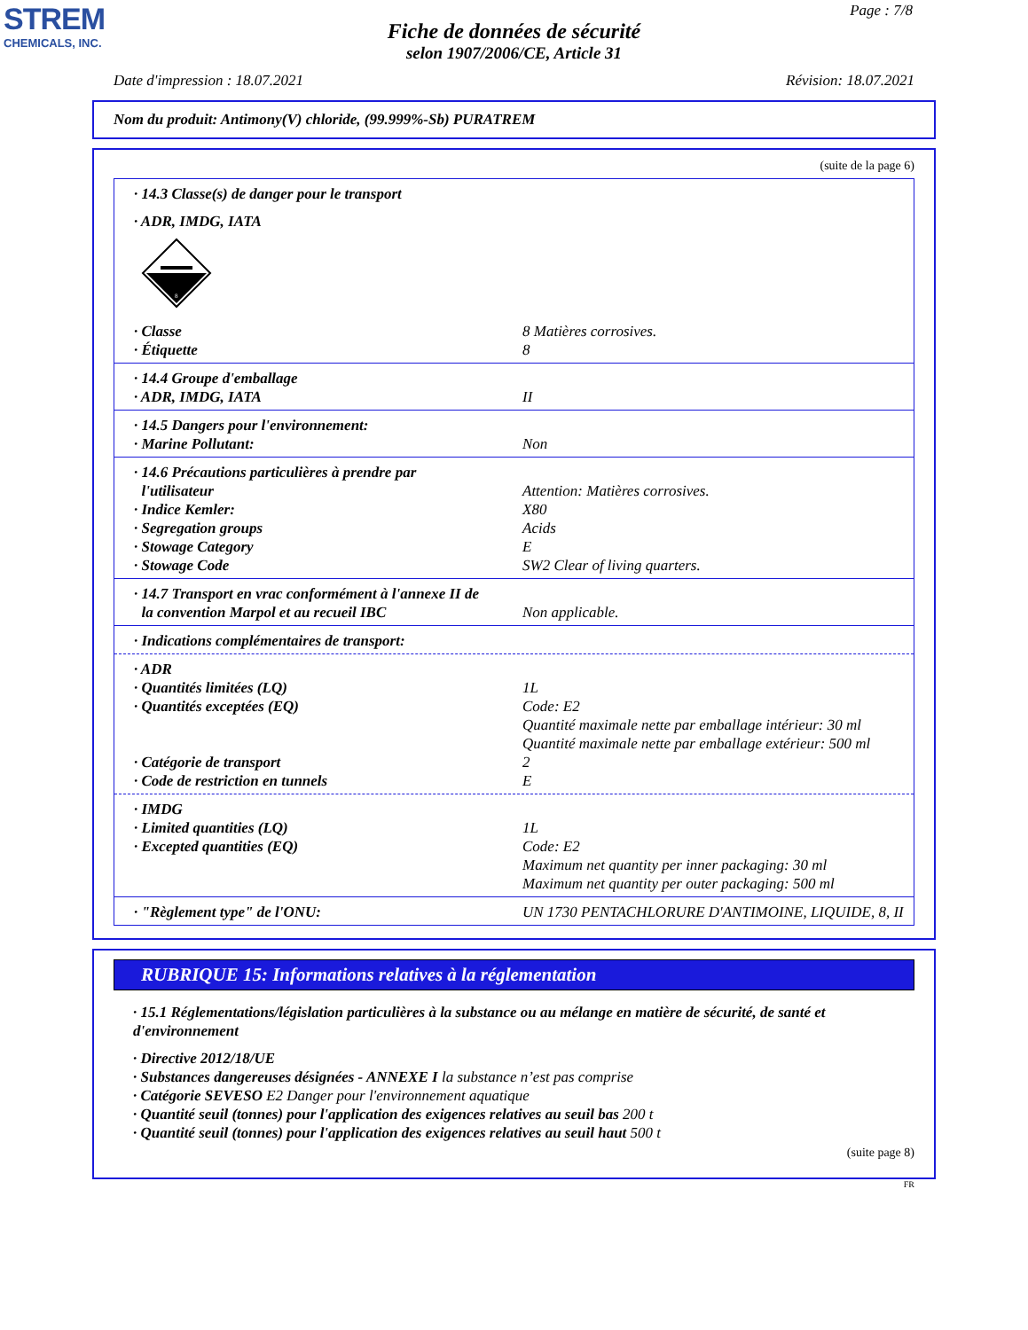STREM
CHEMICALS, INC.
Page : 7/8
Fiche de données de sécurité
selon 1907/2006/CE, Article 31
Date d'impression : 18.07.2021 Révision: 18.07.2021
Nom du produit: Antimony(V) chloride, (99.999%-Sb) PURATREM
(suite de la page 6)
· 14.3 Classe(s) de danger pour le transport
· ADR, IMDG, IATA
8
· Classe 8 Matières corrosives.
· Étiquette 8
· 14.4 Groupe d'emballage
· ADR, IMDG, IATA II
· 14.5 Dangers pour l'environnement:
· Marine Pollutant: Non
· 14.6 Précautions particulières à prendre par
l'utilisateur
Attention: Matières corrosives.
· Indice Kemler: X80
· Segregation groups Acids
· Stowage Category E
· Stowage Code SW2 Clear of living quarters.
· 14.7 Transport en vrac conformément à l'annexe II de
la convention Marpol et au recueil IBC
Non applicable.
· Indications complémentaires de transport:
· ADR
· Quantités limitées (LQ) 1L
· Quantités exceptées (EQ) Code: E2
Quantité maximale nette par emballage intérieur: 30 ml
Quantité maximale nette par emballage extérieur: 500 ml
· Catégorie de transport 2
· Code de restriction en tunnels E
· IMDG
· Limited quantities (LQ) 1L
· Excepted quantities (EQ) Code: E2
Maximum net quantity per inner packaging: 30 ml
Maximum net quantity per outer packaging: 500 ml
· "Règlement type" de l'ONU: UN 1730 PENTACHLORURE D'ANTIMOINE, LIQUIDE, 8, II
RUBRIQUE 15: Informations relatives à la réglementation
· 15.1 Réglementations/législation particulières à la substance ou au mélange en matière de sécurité, de santé et d'environnement
· Directive 2012/18/UE
· Substances dangereuses désignées - ANNEXE I la substance n’est pas comprise
· Catégorie SEVESO E2 Danger pour l'environnement aquatique
· Quantité seuil (tonnes) pour l'application des exigences relatives au seuil bas 200 t
· Quantité seuil (tonnes) pour l'application des exigences relatives au seuil haut 500 t
(suite page 8)
FR